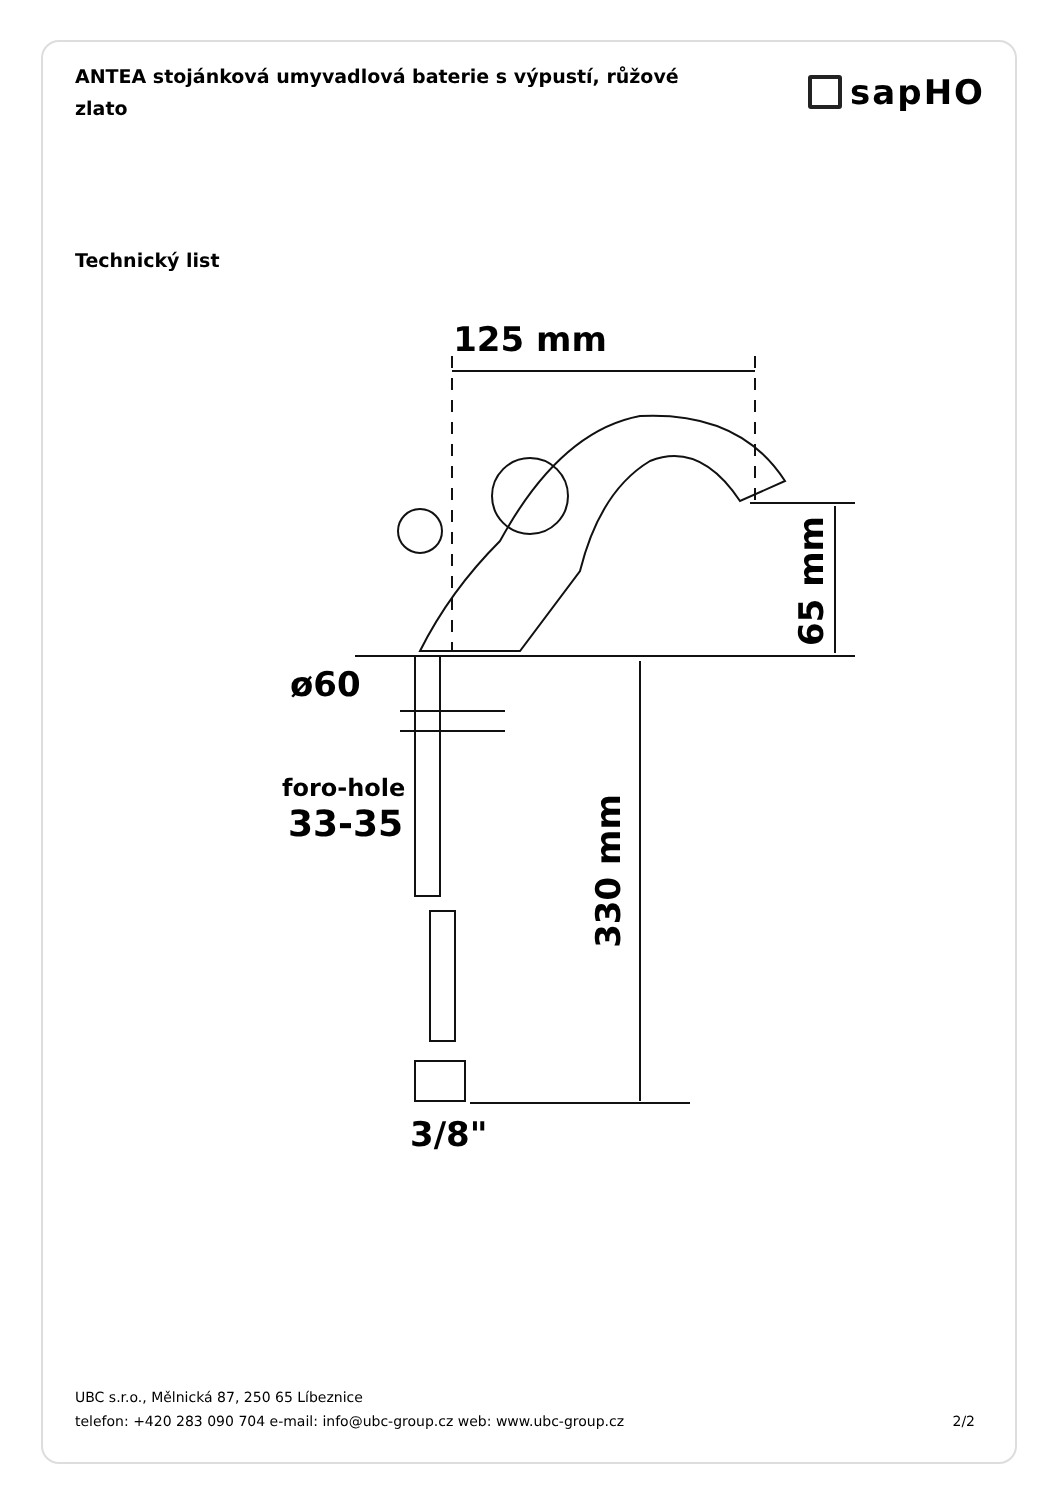ANTEA stojánková umyvadlová baterie s výpustí, růžové zlato
sapHO
Technický list
125 mm
65 mm
ø60
foro-hole
33-35
330 mm
3/8"
UBC s.r.o., Mělnická 87, 250 65 Líbeznice
telefon: +420 283 090 704 e-mail: info@ubc-group.cz web: www.ubc-group.cz 2/2